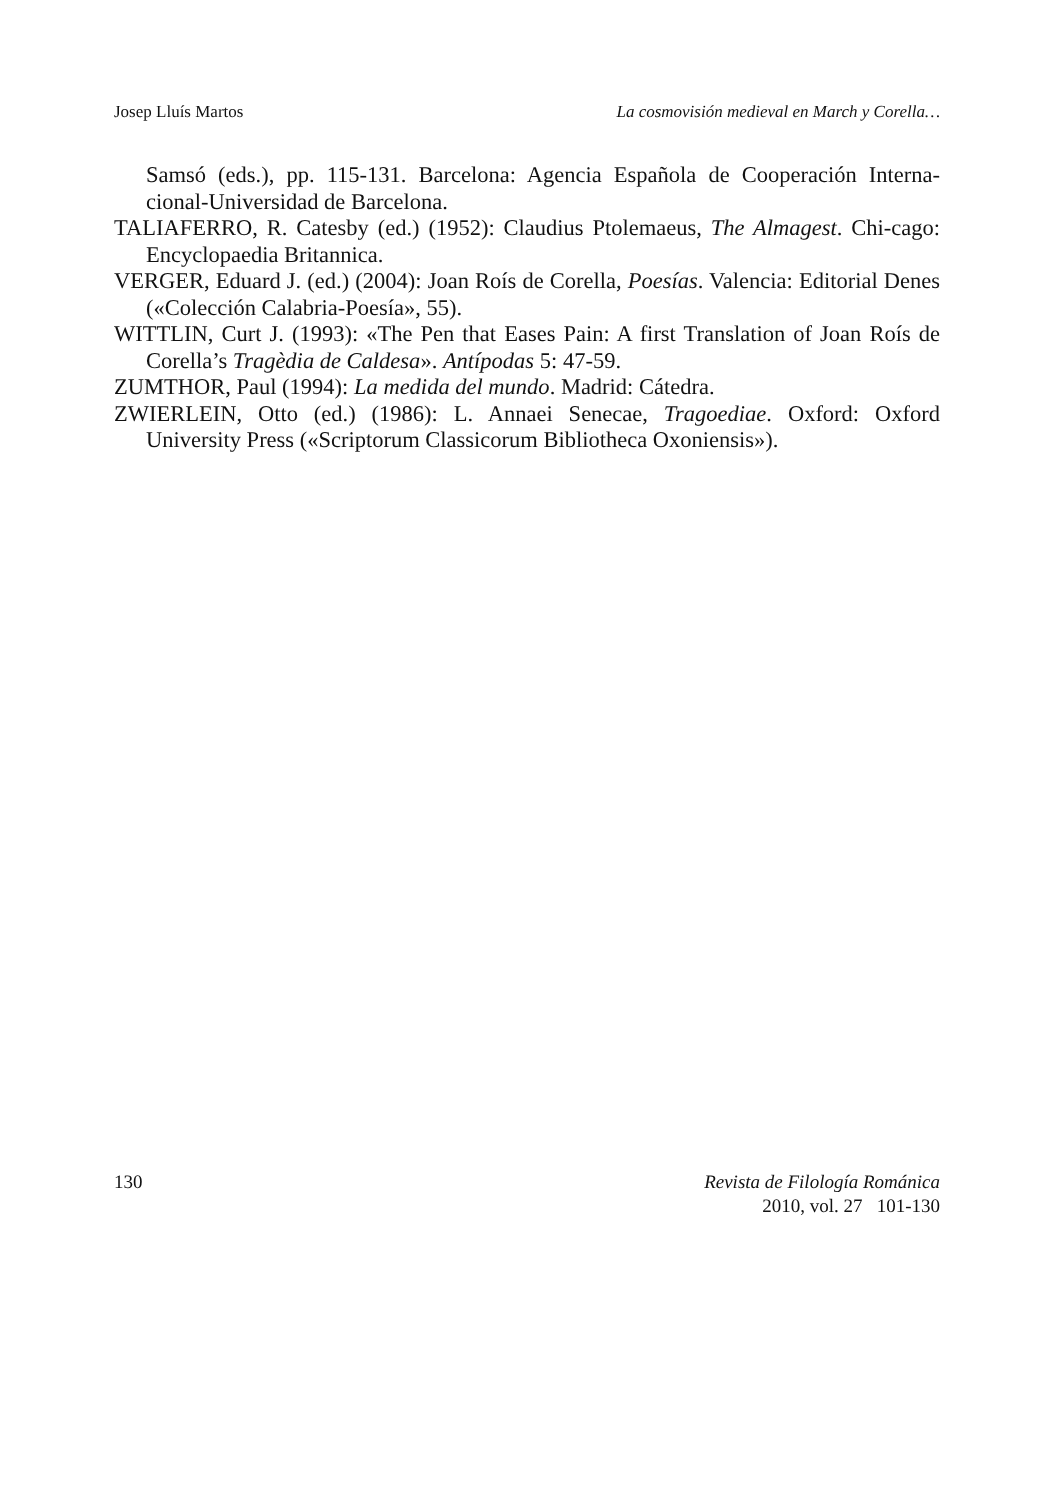Josep Lluís Martos La cosmovisión medieval en March y Corella…
Samsó (eds.), pp. 115-131. Barcelona: Agencia Española de Cooperación Interna-cional-Universidad de Barcelona.
TALIAFERRO, R. Catesby (ed.) (1952): Claudius Ptolemaeus, The Almagest. Chi-cago: Encyclopaedia Britannica.
VERGER, Eduard J. (ed.) (2004): Joan Roís de Corella, Poesías. Valencia: Editorial Denes («Colección Calabria-Poesía», 55).
WITTLIN, Curt J. (1993): «The Pen that Eases Pain: A first Translation of Joan Roís de Corella’s Tragèdia de Caldesa». Antípodas 5: 47-59.
ZUMTHOR, Paul (1994): La medida del mundo. Madrid: Cátedra.
ZWIERLEIN, Otto (ed.) (1986): L. Annaei Senecae, Tragoediae. Oxford: Oxford University Press («Scriptorum Classicorum Bibliotheca Oxoniensis»).
130 Revista de Filología Románica
2010, vol. 27 101-130